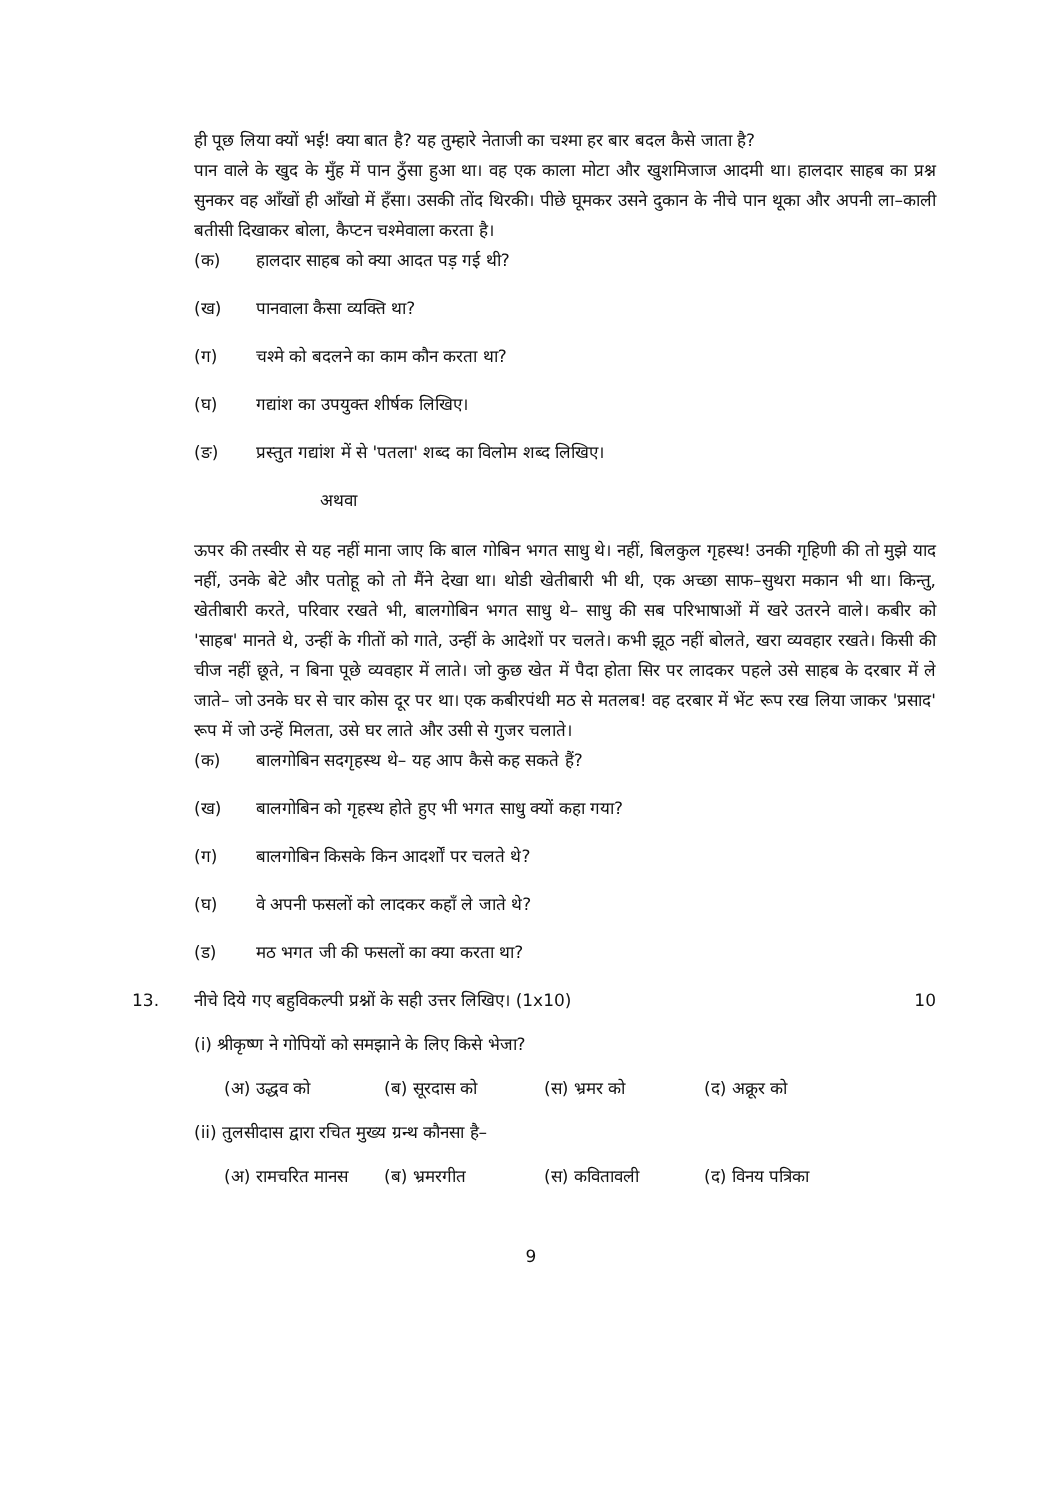ही पूछ लिया क्यों भई! क्या बात है? यह तुम्हारे नेताजी का चश्मा हर बार बदल कैसे जाता है?
पान वाले के खुद के मुँह में पान ठुँसा हुआ था। वह एक काला मोटा और खुशमिजाज आदमी था। हालदार साहब का प्रश्न सुनकर वह आँखों ही आँखो में हँसा। उसकी तोंद थिरकी। पीछे घूमकर उसने दुकान के नीचे पान थूका और अपनी ला–काली बतीसी दिखाकर बोला, कैप्टन चश्मेवाला करता है।
(क) हालदार साहब को क्या आदत पड़ गई थी?
(ख) पानवाला कैसा व्यक्ति था?
(ग) चश्मे को बदलने का काम कौन करता था?
(घ) गद्यांश का उपयुक्त शीर्षक लिखिए।
(ङ) प्रस्तुत गद्यांश में से 'पतला' शब्द का विलोम शब्द लिखिए।
अथवा
ऊपर की तस्वीर से यह नहीं माना जाए कि बाल गोबिन भगत साधु थे। नहीं, बिलकुल गृहस्थ! उनकी गृहिणी की तो मुझे याद नहीं, उनके बेटे और पतोहू को तो मैंने देखा था। थोडी खेतीबारी भी थी, एक अच्छा साफ–सुथरा मकान भी था। किन्तु, खेतीबारी करते, परिवार रखते भी, बालगोबिन भगत साधु थे– साधु की सब परिभाषाओं में खरे उतरने वाले। कबीर को 'साहब' मानते थे, उन्हीं के गीतों को गाते, उन्हीं के आदेशों पर चलते। कभी झूठ नहीं बोलते, खरा व्यवहार रखते। किसी की चीज नहीं छूते, न बिना पूछे व्यवहार में लाते। जो कुछ खेत में पैदा होता सिर पर लादकर पहले उसे साहब के दरबार में ले जाते– जो उनके घर से चार कोस दूर पर था। एक कबीरपंथी मठ से मतलब! वह दरबार में भेंट रूप रख लिया जाकर 'प्रसाद' रूप में जो उन्हें मिलता, उसे घर लाते और उसी से गुजर चलाते।
(क) बालगोबिन सदगृहस्थ थे– यह आप कैसे कह सकते हैं?
(ख) बालगोबिन को गृहस्थ होते हुए भी भगत साधु क्यों कहा गया?
(ग) बालगोबिन किसके किन आदर्शों पर चलते थे?
(घ) वे अपनी फसलों को लादकर कहाँ ले जाते थे?
(ड) मठ भगत जी की फसलों का क्या करता था?
13. नीचे दिये गए बहुविकल्पी प्रश्नों के सही उत्तर लिखिए। (1x10) 10
(i) श्रीकृष्ण ने गोपियों को समझाने के लिए किसे भेजा?
(अ) उद्धव को (ब) सूरदास को (स) भ्रमर को (द) अक्रूर को
(ii) तुलसीदास द्वारा रचित मुख्य ग्रन्थ कौनसा है–
(अ) रामचरित मानस (ब) भ्रमरगीत (स) कवितावली (द) विनय पत्रिका
9